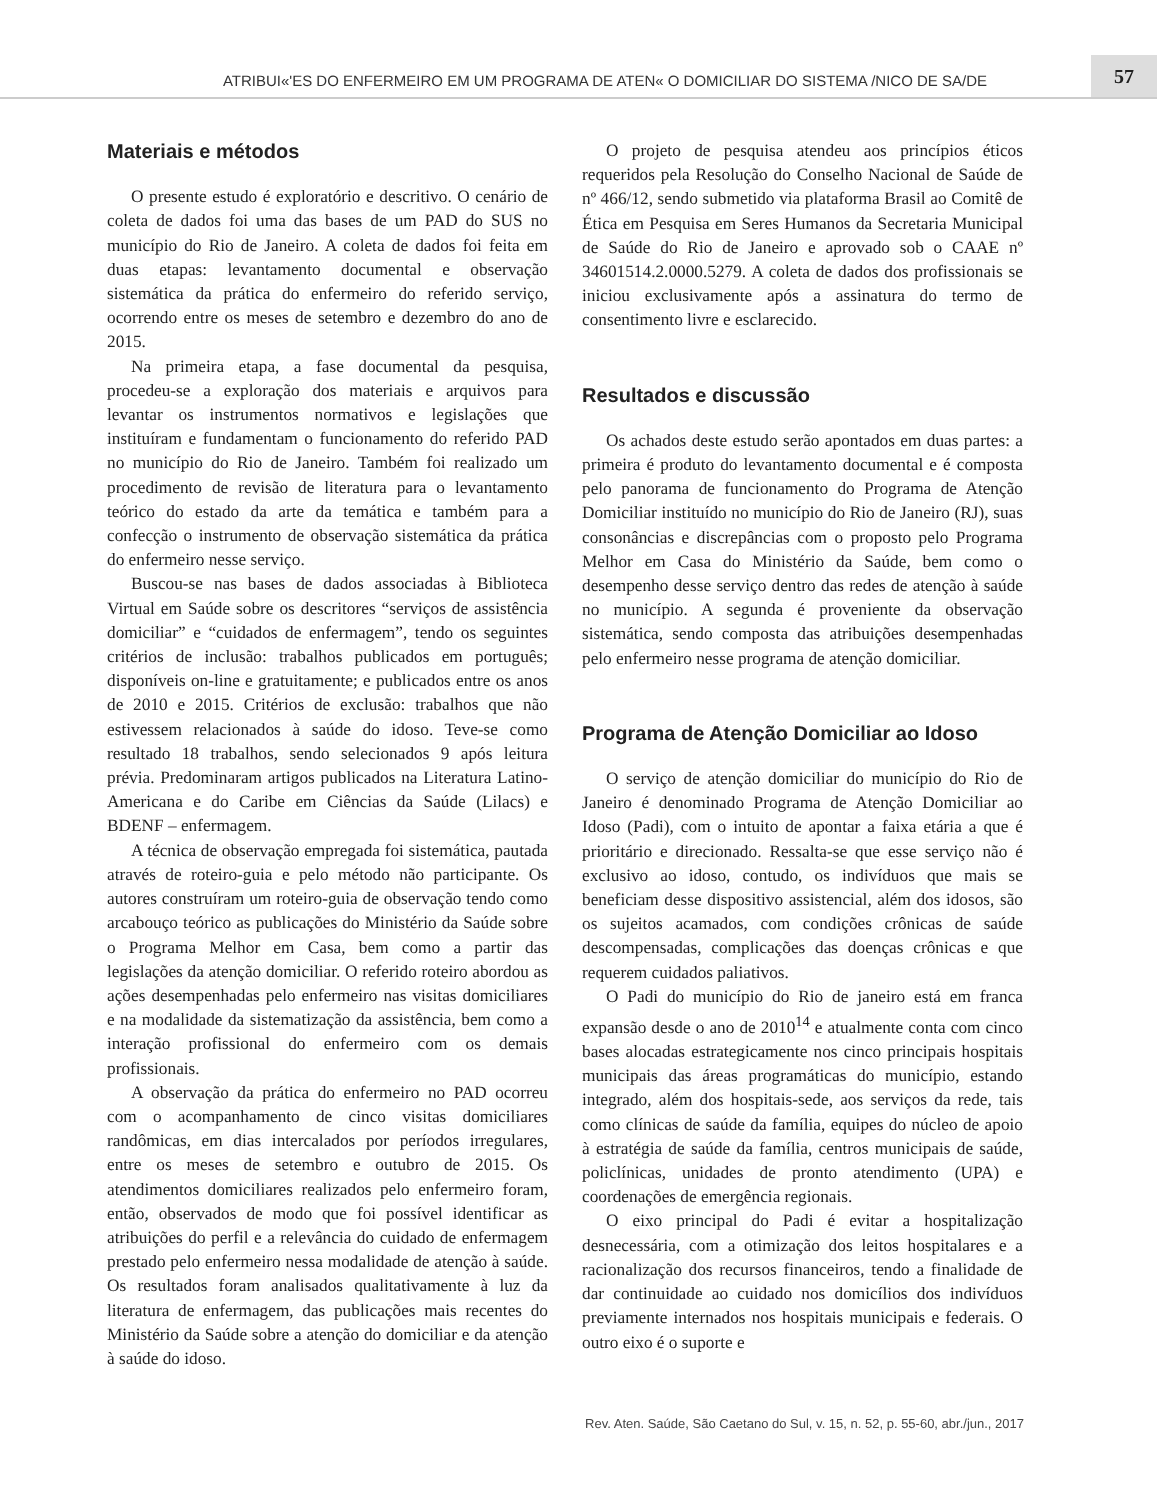ATRIBUI«'ES DO ENFERMEIRO EM UM PROGRAMA DE ATEN« O DOMICILIAR DO SISTEMA /NICO DE SA/DE
57
Materiais e métodos
O presente estudo é exploratório e descritivo. O cenário de coleta de dados foi uma das bases de um PAD do SUS no município do Rio de Janeiro. A coleta de dados foi feita em duas etapas: levantamento documental e observação sistemática da prática do enfermeiro do referido serviço, ocorrendo entre os meses de setembro e dezembro do ano de 2015.
Na primeira etapa, a fase documental da pesquisa, procedeu-se a exploração dos materiais e arquivos para levantar os instrumentos normativos e legislações que instituíram e fundamentam o funcionamento do referido PAD no município do Rio de Janeiro. Também foi realizado um procedimento de revisão de literatura para o levantamento teórico do estado da arte da temática e também para a confecção o instrumento de observação sistemática da prática do enfermeiro nesse serviço.
Buscou-se nas bases de dados associadas à Biblioteca Virtual em Saúde sobre os descritores “serviços de assistência domiciliar” e “cuidados de enfermagem”, tendo os seguintes critérios de inclusão: trabalhos publicados em português; disponíveis on-line e gratuitamente; e publicados entre os anos de 2010 e 2015. Critérios de exclusão: trabalhos que não estivessem relacionados à saúde do idoso. Teve-se como resultado 18 trabalhos, sendo selecionados 9 após leitura prévia. Predominaram artigos publicados na Literatura Latino-Americana e do Caribe em Ciências da Saúde (Lilacs) e BDENF – enfermagem.
A técnica de observação empregada foi sistemática, pautada através de roteiro-guia e pelo método não participante. Os autores construíram um roteiro-guia de observação tendo como arcabouço teórico as publicações do Ministério da Saúde sobre o Programa Melhor em Casa, bem como a partir das legislações da atenção domiciliar. O referido roteiro abordou as ações desempenhadas pelo enfermeiro nas visitas domiciliares e na modalidade da sistematização da assistência, bem como a interação profissional do enfermeiro com os demais profissionais.
A observação da prática do enfermeiro no PAD ocorreu com o acompanhamento de cinco visitas domiciliares randômicas, em dias intercalados por períodos irregulares, entre os meses de setembro e outubro de 2015. Os atendimentos domiciliares realizados pelo enfermeiro foram, então, observados de modo que foi possível identificar as atribuições do perfil e a relevância do cuidado de enfermagem prestado pelo enfermeiro nessa modalidade de atenção à saúde. Os resultados foram analisados qualitativamente à luz da literatura de enfermagem, das publicações mais recentes do Ministério da Saúde sobre a atenção do domiciliar e da atenção à saúde do idoso.
O projeto de pesquisa atendeu aos princípios éticos requeridos pela Resolução do Conselho Nacional de Saúde de nº 466/12, sendo submetido via plataforma Brasil ao Comitê de Ética em Pesquisa em Seres Humanos da Secretaria Municipal de Saúde do Rio de Janeiro e aprovado sob o CAAE nº 34601514.2.0000.5279. A coleta de dados dos profissionais se iniciou exclusivamente após a assinatura do termo de consentimento livre e esclarecido.
Resultados e discussão
Os achados deste estudo serão apontados em duas partes: a primeira é produto do levantamento documental e é composta pelo panorama de funcionamento do Programa de Atenção Domiciliar instituído no município do Rio de Janeiro (RJ), suas consonâncias e discrepâncias com o proposto pelo Programa Melhor em Casa do Ministério da Saúde, bem como o desempenho desse serviço dentro das redes de atenção à saúde no município. A segunda é proveniente da observação sistemática, sendo composta das atribuições desempenhadas pelo enfermeiro nesse programa de atenção domiciliar.
Programa de Atenção Domiciliar ao Idoso
O serviço de atenção domiciliar do município do Rio de Janeiro é denominado Programa de Atenção Domiciliar ao Idoso (Padi), com o intuito de apontar a faixa etária a que é prioritário e direcionado. Ressalta-se que esse serviço não é exclusivo ao idoso, contudo, os indivíduos que mais se beneficiam desse dispositivo assistencial, além dos idosos, são os sujeitos acamados, com condições crônicas de saúde descompensadas, complicações das doenças crônicas e que requerem cuidados paliativos.
O Padi do município do Rio de janeiro está em franca expansão desde o ano de 2010<sup>14</sup> e atualmente conta com cinco bases alocadas estrategicamente nos cinco principais hospitais municipais das áreas programáticas do município, estando integrado, além dos hospitais-sede, aos serviços da rede, tais como clínicas de saúde da família, equipes do núcleo de apoio à estratégia de saúde da família, centros municipais de saúde, policlínicas, unidades de pronto atendimento (UPA) e coordenações de emergência regionais.
O eixo principal do Padi é evitar a hospitalização desnecessária, com a otimização dos leitos hospitalares e a racionalização dos recursos financeiros, tendo a finalidade de dar continuidade ao cuidado nos domicílios dos indivíduos previamente internados nos hospitais municipais e federais. O outro eixo é o suporte e
Rev. Aten. Saúde, São Caetano do Sul, v. 15, n. 52, p. 55-60, abr./jun., 2017